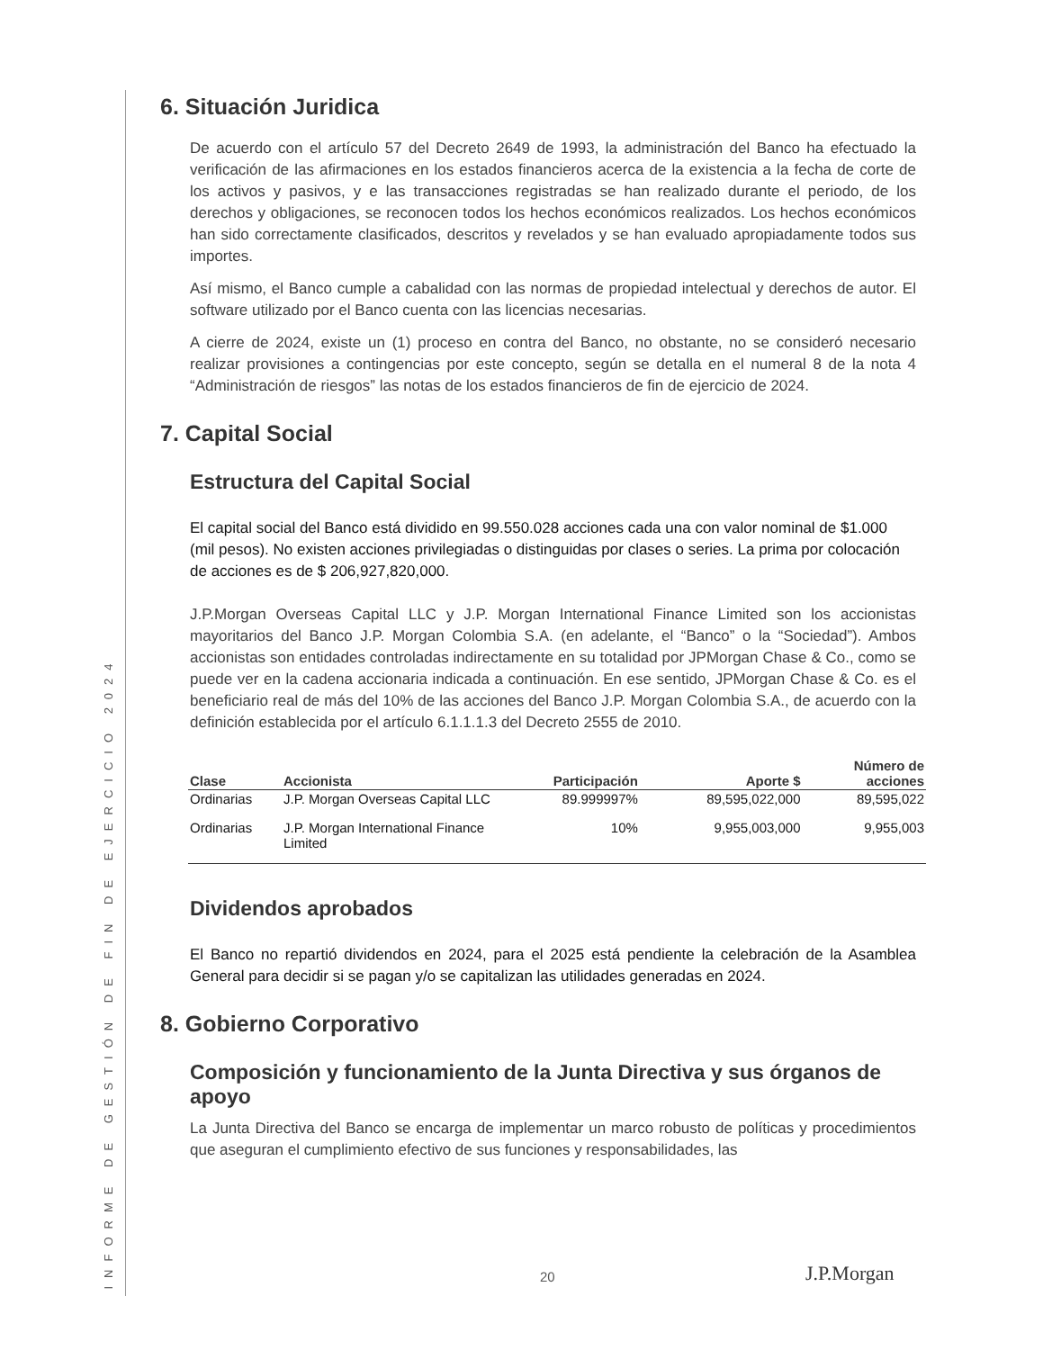INFORME DE GESTIÓN DE FIN DE EJERCICIO 2024
6. Situación Juridica
De acuerdo con el artículo 57 del Decreto 2649 de 1993, la administración del Banco ha efectuado la verificación de las afirmaciones en los estados financieros acerca de la existencia a la fecha de corte de los activos y pasivos, y e las transacciones registradas se han realizado durante el periodo, de los derechos y obligaciones, se reconocen todos los hechos económicos realizados. Los hechos económicos han sido correctamente clasificados, descritos y revelados y se han evaluado apropiadamente todos sus importes.
Así mismo, el Banco cumple a cabalidad con las normas de propiedad intelectual y derechos de autor. El software utilizado por el Banco cuenta con las licencias necesarias.
A cierre de 2024, existe un (1) proceso en contra del Banco, no obstante, no se consideró necesario realizar provisiones a contingencias por este concepto, según se detalla en el numeral 8 de la nota 4 “Administración de riesgos” las notas de los estados financieros de fin de ejercicio de 2024.
7. Capital Social
Estructura del Capital Social
El capital social del Banco está dividido en 99.550.028 acciones cada una con valor nominal de $1.000 (mil pesos). No existen acciones privilegiadas o distinguidas por clases o series. La prima por colocación de acciones es de $ 206,927,820,000.
J.P.Morgan Overseas Capital LLC y J.P. Morgan International Finance Limited son los accionistas mayoritarios del Banco J.P. Morgan Colombia S.A. (en adelante, el “Banco” o la “Sociedad”). Ambos accionistas son entidades controladas indirectamente en su totalidad por JPMorgan Chase & Co., como se puede ver en la cadena accionaria indicada a continuación. En ese sentido, JPMorgan Chase & Co. es el beneficiario real de más del 10% de las acciones del Banco J.P. Morgan Colombia S.A., de acuerdo con la definición establecida por el artículo 6.1.1.1.3 del Decreto 2555 de 2010.
| Clase | Accionista | Participación | Aporte $ | Número de acciones |
| --- | --- | --- | --- | --- |
| Ordinarias | J.P. Morgan Overseas Capital LLC | 89.999997% | 89,595,022,000 | 89,595,022 |
| Ordinarias | J.P. Morgan International Finance Limited | 10% | 9,955,003,000 | 9,955,003 |
Dividendos aprobados
El Banco no repartió dividendos en 2024, para el 2025 está pendiente la celebración de la Asamblea General para decidir si se pagan y/o se capitalizan las utilidades generadas en 2024.
8. Gobierno Corporativo
Composición y funcionamiento de la Junta Directiva y sus órganos de apoyo
La Junta Directiva del Banco se encarga de implementar un marco robusto de políticas y procedimientos que aseguran el cumplimiento efectivo de sus funciones y responsabilidades, las
20 J.P.Morgan